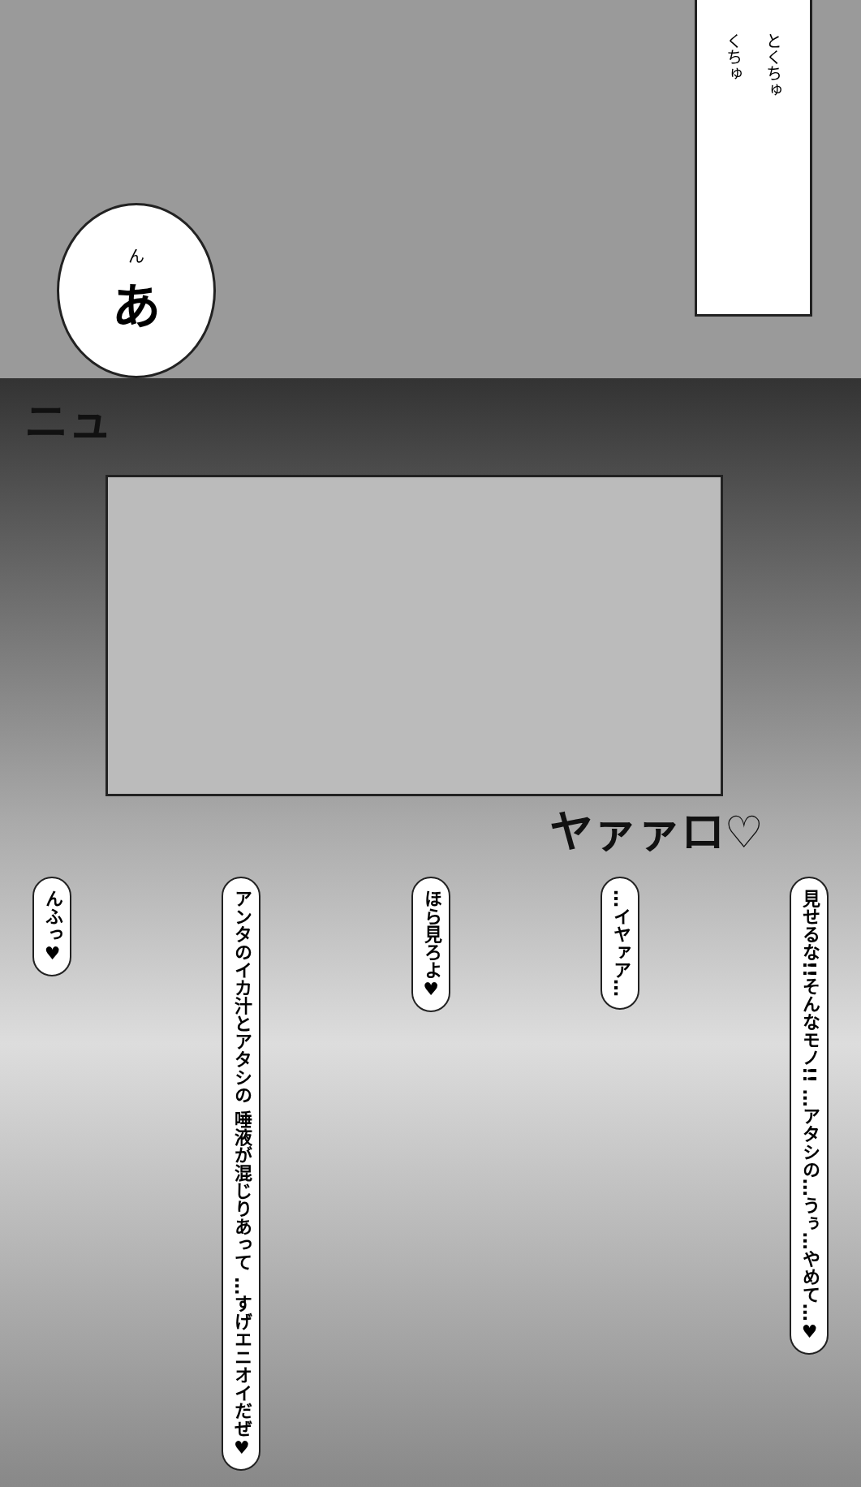んあ
くちゅ とくちゅ
ニュ
ヤァァロ♡
んふっ♥ アンタのイカ汁とアタシの 唾液が混じりあって …すげエニオイだぜ♥ ほら見ろよ♥ …イヤァア… 見せるな!!そんなモノ!! …アタシの…うぅ…やめて…♥